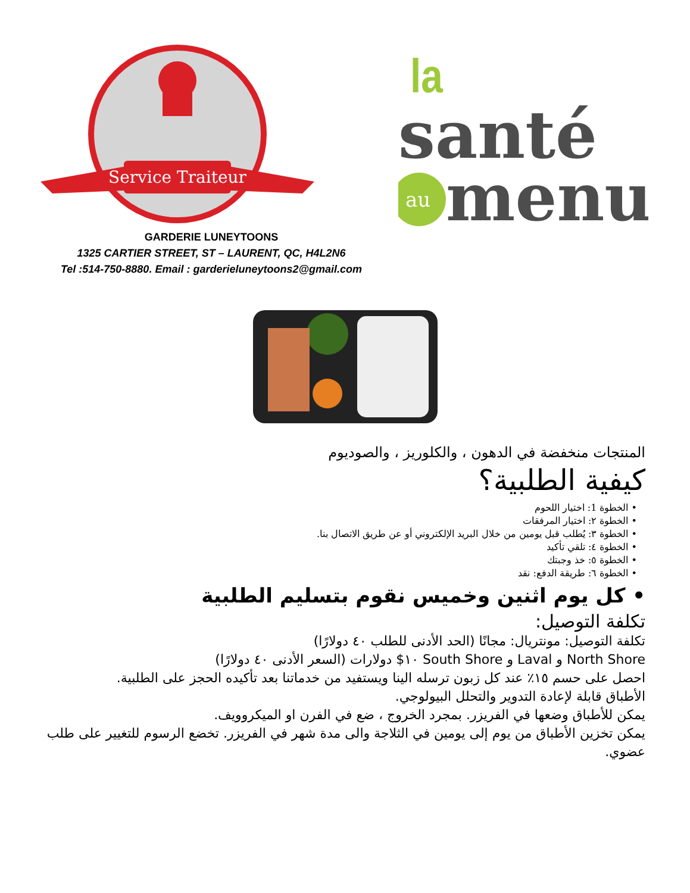Service Traiteur
la
santé
au
menu
GARDERIE LUNEYTOONS
1325 CARTIER STREET, ST – LAURENT, QC, H4L2N6
Tel :514-750-8880. Email : garderieluneytoons2@gmail.com
المنتجات منخفضة في الدهون ، والكلوريز ، والصوديوم
كيفية الطلبية؟
• الخطوة 1: اختيار اللحوم
• الخطوة ٢: اختيار المرفقات
• الخطوة ٣: يُطلب قبل يومين من خلال البريد الإلكتروني أو عن طريق الاتصال بنا.
• الخطوة ٤: تلقي تأكيد
• الخطوة ٥: خذ وجبتك
• الخطوة ٦: طريقة الدفع: نقد
• كل يوم اثنين وخميس نقوم بتسليم الطلبية
تكلفة التوصيل:
تكلفة التوصيل: مونتريال: مجانًا (الحد الأدنى للطلب ٤٠ دولارًا)
North Shore و Laval و South Shore ١٠$ دولارات (السعر الأدنى ٤٠ دولارًا)
احصل على حسم ١٥٪ عند كل زبون ترسله الينا ويستفيد من خدماتنا بعد تأكيده الحجز على الطلبية.
الأطباق قابلة لإعادة التدوير والتحلل البيولوجي.
يمكن للأطباق وضعها في الفريزر. بمجرد الخروج ، ضع في الفرن او الميكروويف.
يمكن تخزين الأطباق من يوم إلى يومين في الثلاجة والى مدة شهر في الفريزر. تخضع الرسوم للتغيير على طلب عضوي.